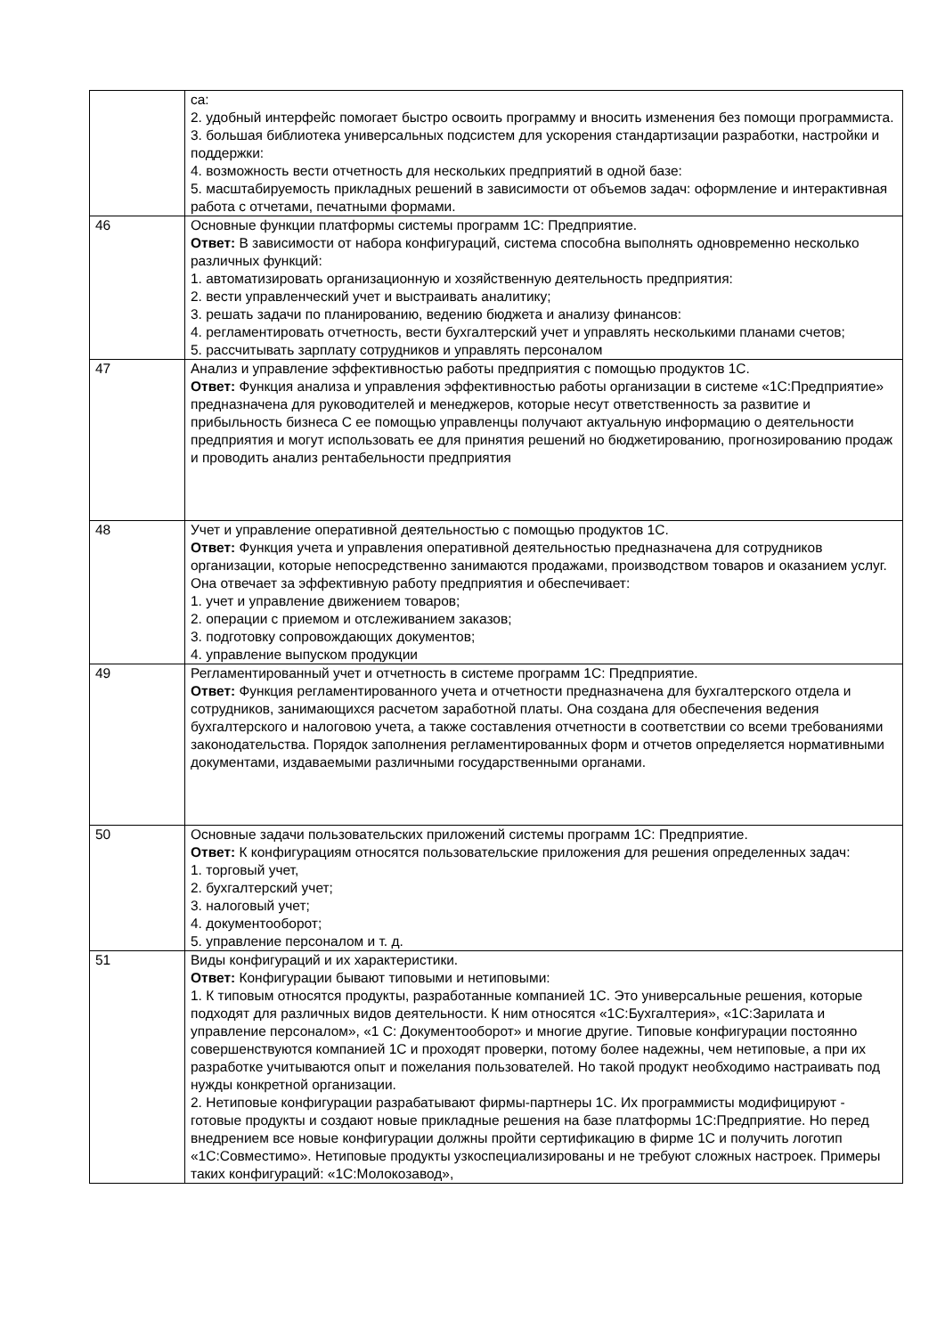| | са: 2. удобный интерфейс помогает быстро освоить программу и вносить изменения без помощи программиста. 3. большая библиотека универсальных подсистем для ускорения стандартизации разработки, настройки и поддержки: 4. возможность вести отчетность для нескольких предприятий в одной базе: 5. масштабируемость прикладных решений в зависимости от объемов задач: оформление и интерактивная работа с отчетами, печатными формами. |
| 46 | Основные функции платформы системы программ 1С: Предприятие. Ответ: В зависимости от набора конфигураций, система способна выполнять одновременно несколько различных функций: 1. автоматизировать организационную и хозяйственную деятельность предприятия: 2. вести управленческий учет и выстраивать аналитику; 3. решать задачи по планированию, ведению бюджета и анализу финансов: 4. регламентировать отчетность, вести бухгалтерский учет и управлять несколькими планами счетов; 5. рассчитывать зарплату сотрудников и управлять персоналом |
| 47 | Анализ и управление эффективностью работы предприятия с помощью продуктов 1С. Ответ: Функция анализа и управления эффективностью работы организации в системе «1С:Предприятие» предназначена для руководителей и менеджеров, которые несут ответственность за развитие и прибыльность бизнеса С ее помощью управленцы получают актуальную информацию о деятельности предприятия и могут использовать ее для принятия решений но бюджетированию, прогнозированию продаж и проводить анализ рентабельности предприятия |
| 48 | Учет и управление оперативной деятельностью с помощью продуктов 1С. Ответ: Функция учета и управления оперативной деятельностью предназначена для сотрудников организации, которые непосредственно занимаются продажами, производством товаров и оказанием услуг. Она отвечает за эффективную работу предприятия и обеспечивает: 1. учет и управление движением товаров; 2. операции с приемом и отслеживанием заказов; 3. подготовку сопровождающих документов; 4. управление выпуском продукции |
| 49 | Регламентированный учет и отчетность в системе программ 1С: Предприятие. Ответ: Функция регламентированного учета и отчетности предназначена для бухгалтерского отдела и сотрудников, занимающихся расчетом заработной платы. Она создана для обеспечения ведения бухгалтерского и налоговою учета, а также составления отчетности в соответствии со всеми требованиями законодательства. Порядок заполнения регламентированных форм и отчетов определяется нормативными документами, издаваемыми различными государственными органами. |
| 50 | Основные задачи пользовательских приложений системы программ 1С: Предприятие. Ответ: К конфигурациям относятся пользовательские приложения для решения определенных задач: 1. торговый учет, 2. бухгалтерский учет; 3. налоговый учет; 4. документооборот; 5. управление персоналом и т. д. |
| 51 | Виды конфигураций и их характеристики. Ответ: Конфигурации бывают типовыми и нетиповыми: 1. К типовым относятся продукты, разработанные компанией 1С. Это универсальные решения, которые подходят для различных видов деятельности. К ним относятся «1С:Бухгалтерия», «1С:Зарилата и управление персоналом», «1 С: Документооборот» и многие другие. Типовые конфигурации постоянно совершенствуются компанией 1С и проходят проверки, потому более надежны, чем нетиповые, а при их разработке учитываются опыт и пожелания пользователей. Но такой продукт необходимо настраивать под нужды конкретной организации. 2. Нетиповые конфигурации разрабатывают фирмы-партнеры 1С. Их программисты модифицируют - готовые продукты и создают новые прикладные решения на базе платформы 1С:Предприятие. Но перед внедрением все новые конфигурации должны пройти сертификацию в фирме 1С и получить логотип «1С:Совместимо». Нетиповые продукты узкоспециализированы и не требуют сложных настроек. Примеры таких конфигураций: «1С:Молокозавод», |